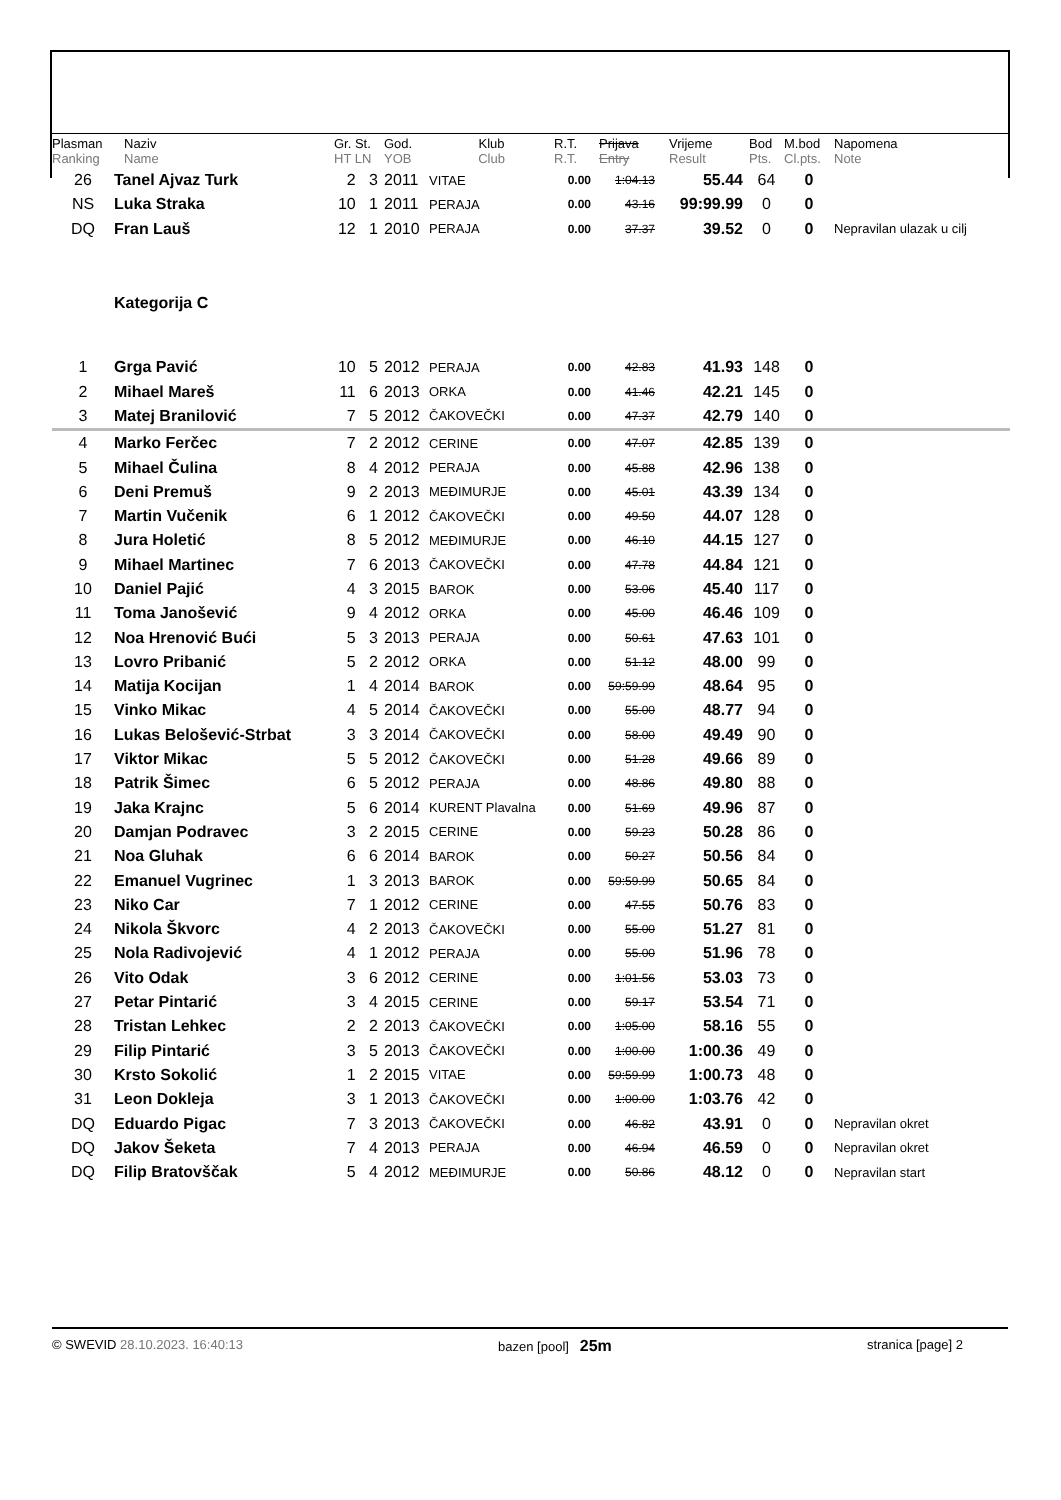| Plasman Ranking | Naziv Name | Gr. St. HT LN | God. YOB | Klub Club | R.T. R.T. | Prijava Entry | Vrijeme Result | Bod Pts. | M.bod Cl.pts. | Napomena Note |
| --- | --- | --- | --- | --- | --- | --- | --- | --- | --- | --- |
| 26 | Tanel Ajvaz Turk | 2 3 | 2011 | VITAE | 0.00 | 1:04.13 | 55.44 | 64 | 0 | |
| NS | Luka Straka | 10 1 | 2011 | PERAJA | 0.00 | 43.16 | 99:99.99 | 0 | 0 | |
| DQ | Fran Lauš | 12 1 | 2010 | PERAJA | 0.00 | 37.37 | 39.52 | 0 | 0 | Nepravilan ulazak u cilj |
| | Kategorija C | | | | | | | | | |
| 1 | Grga Pavić | 10 5 | 2012 | PERAJA | 0.00 | 42.83 | 41.93 | 148 | 0 | |
| 2 | Mihael Mareš | 11 6 | 2013 | ORKA | 0.00 | 41.46 | 42.21 | 145 | 0 | |
| 3 | Matej Branilović | 7 5 | 2012 | ČAKOVEČKI | 0.00 | 47.37 | 42.79 | 140 | 0 | |
| 4 | Marko Ferčec | 7 2 | 2012 | CERINE | 0.00 | 47.07 | 42.85 | 139 | 0 | |
| 5 | Mihael Čulina | 8 4 | 2012 | PERAJA | 0.00 | 45.88 | 42.96 | 138 | 0 | |
| 6 | Deni Premuš | 9 2 | 2013 | MEĐIMURJE | 0.00 | 45.01 | 43.39 | 134 | 0 | |
| 7 | Martin Vučenik | 6 1 | 2012 | ČAKOVEČKI | 0.00 | 49.50 | 44.07 | 128 | 0 | |
| 8 | Jura Holetić | 8 5 | 2012 | MEĐIMURJE | 0.00 | 46.10 | 44.15 | 127 | 0 | |
| 9 | Mihael Martinec | 7 6 | 2013 | ČAKOVEČKI | 0.00 | 47.78 | 44.84 | 121 | 0 | |
| 10 | Daniel Pajić | 4 3 | 2015 | BAROK | 0.00 | 53.06 | 45.40 | 117 | 0 | |
| 11 | Toma Janošević | 9 4 | 2012 | ORKA | 0.00 | 45.00 | 46.46 | 109 | 0 | |
| 12 | Noa Hrenović Bući | 5 3 | 2013 | PERAJA | 0.00 | 50.61 | 47.63 | 101 | 0 | |
| 13 | Lovro Pribanić | 5 2 | 2012 | ORKA | 0.00 | 51.12 | 48.00 | 99 | 0 | |
| 14 | Matija Kocijan | 1 4 | 2014 | BAROK | 0.00 | 59:59.99 | 48.64 | 95 | 0 | |
| 15 | Vinko Mikac | 4 5 | 2014 | ČAKOVEČKI | 0.00 | 55.00 | 48.77 | 94 | 0 | |
| 16 | Lukas Belošević-Strbat | 3 3 | 2014 | ČAKOVEČKI | 0.00 | 58.00 | 49.49 | 90 | 0 | |
| 17 | Viktor Mikac | 5 5 | 2012 | ČAKOVEČKI | 0.00 | 51.28 | 49.66 | 89 | 0 | |
| 18 | Patrik Šimec | 6 5 | 2012 | PERAJA | 0.00 | 48.86 | 49.80 | 88 | 0 | |
| 19 | Jaka Krajnc | 5 6 | 2014 | KURENT Plavalna | 0.00 | 51.69 | 49.96 | 87 | 0 | |
| 20 | Damjan Podravec | 3 2 | 2015 | CERINE | 0.00 | 59.23 | 50.28 | 86 | 0 | |
| 21 | Noa Gluhak | 6 6 | 2014 | BAROK | 0.00 | 50.27 | 50.56 | 84 | 0 | |
| 22 | Emanuel Vugrinec | 1 3 | 2013 | BAROK | 0.00 | 59:59.99 | 50.65 | 84 | 0 | |
| 23 | Niko Car | 7 1 | 2012 | CERINE | 0.00 | 47.55 | 50.76 | 83 | 0 | |
| 24 | Nikola Škvorc | 4 2 | 2013 | ČAKOVEČKI | 0.00 | 55.00 | 51.27 | 81 | 0 | |
| 25 | Nola Radivojević | 4 1 | 2012 | PERAJA | 0.00 | 55.00 | 51.96 | 78 | 0 | |
| 26 | Vito Odak | 3 6 | 2012 | CERINE | 0.00 | 1:01.56 | 53.03 | 73 | 0 | |
| 27 | Petar Pintarić | 3 4 | 2015 | CERINE | 0.00 | 59.17 | 53.54 | 71 | 0 | |
| 28 | Tristan Lehkec | 2 2 | 2013 | ČAKOVEČKI | 0.00 | 1:05.00 | 58.16 | 55 | 0 | |
| 29 | Filip Pintarić | 3 5 | 2013 | ČAKOVEČKI | 0.00 | 1:00.00 | 1:00.36 | 49 | 0 | |
| 30 | Krsto Sokolić | 1 2 | 2015 | VITAE | 0.00 | 59:59.99 | 1:00.73 | 48 | 0 | |
| 31 | Leon Dokleja | 3 1 | 2013 | ČAKOVEČKI | 0.00 | 1:00.00 | 1:03.76 | 42 | 0 | |
| DQ | Eduardo Pigac | 7 3 | 2013 | ČAKOVEČKI | 0.00 | 46.82 | 43.91 | 0 | 0 | Nepravilan okret |
| DQ | Jakov Šeketa | 7 4 | 2013 | PERAJA | 0.00 | 46.94 | 46.59 | 0 | 0 | Nepravilan okret |
| DQ | Filip Bratovščak | 5 4 | 2012 | MEĐIMURJE | 0.00 | 50.86 | 48.12 | 0 | 0 | Nepravilan start |
© SWEVID 28.10.2023. 16:40:13 bazen [pool] 25m
stranica [page] 2